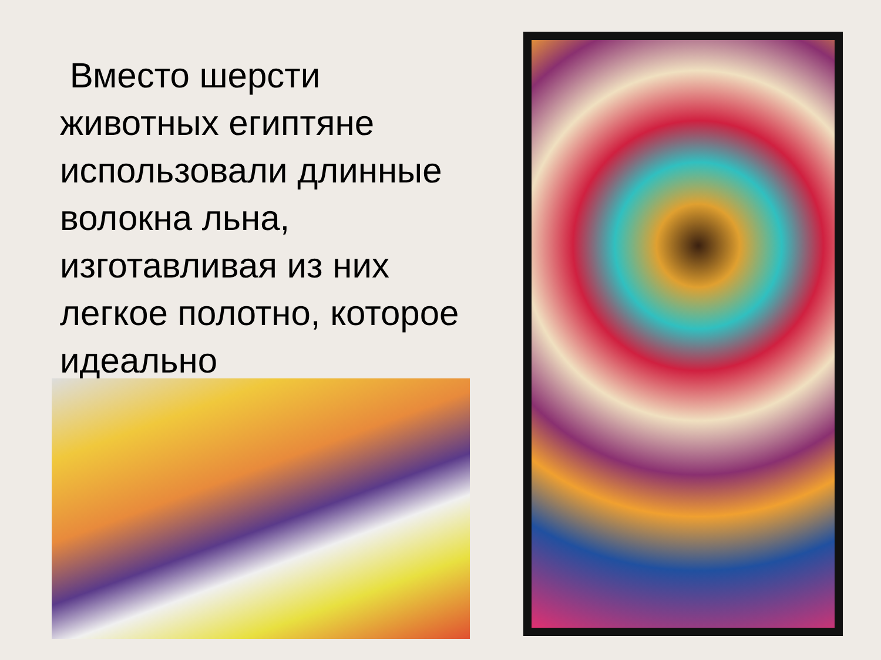Вместо шерсти животных египтяне использовали длинные волокна льна, изготавливая из них легкое полотно, которое идеально